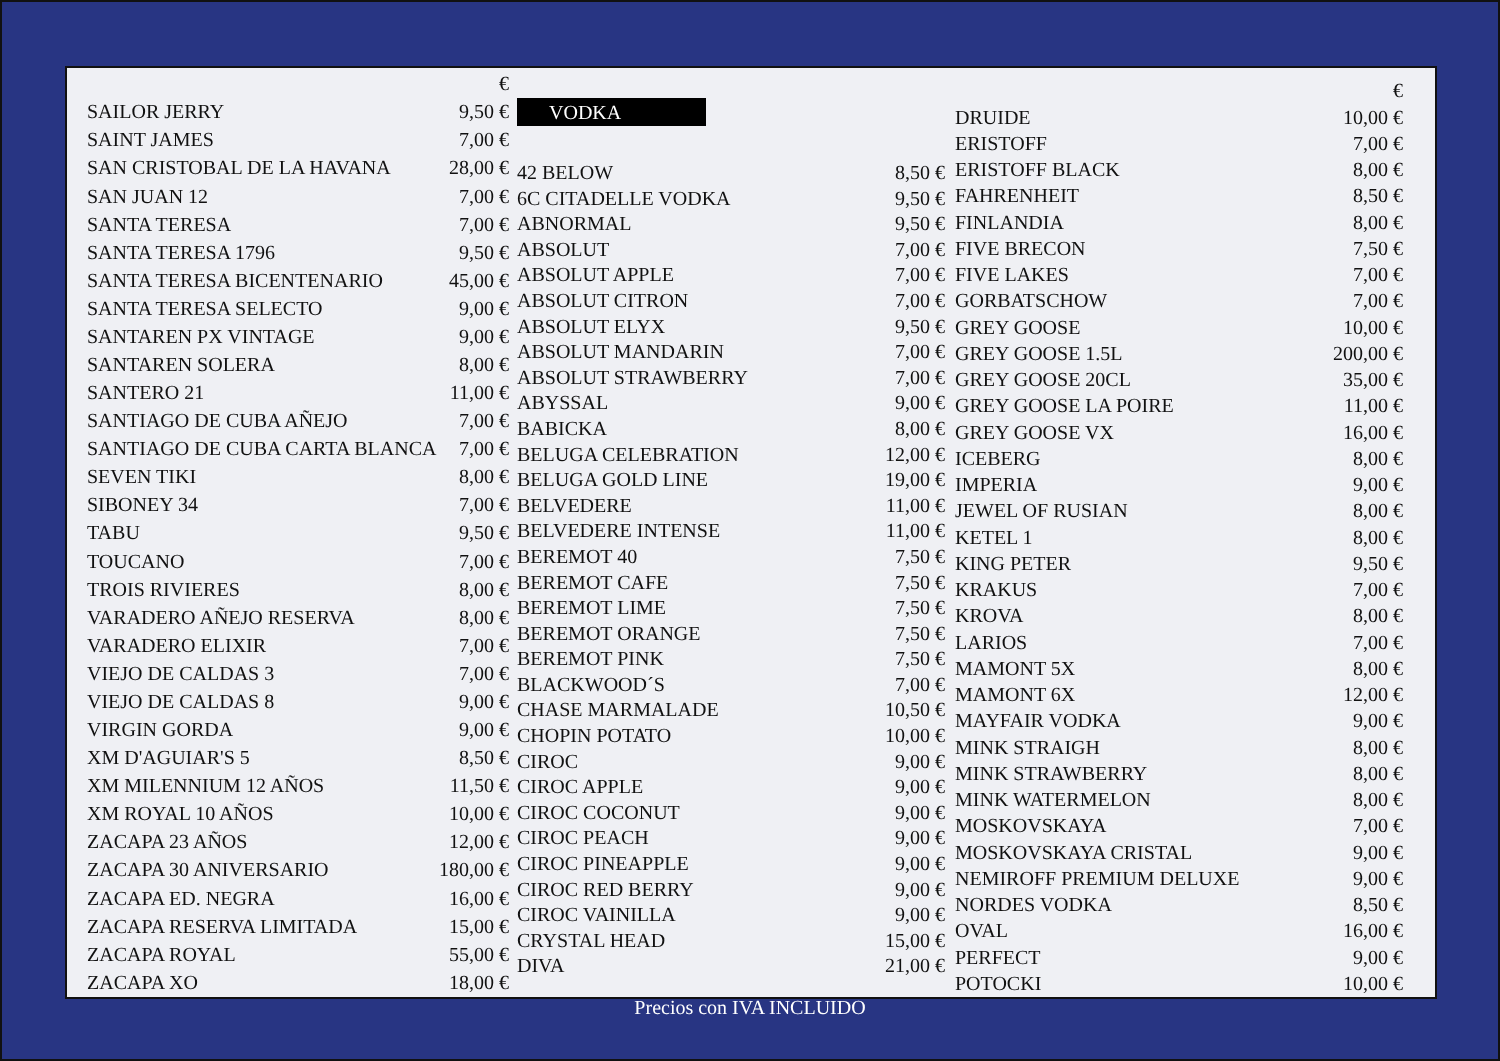| | € |
| SAILOR JERRY | 9,50 € |
| SAINT JAMES | 7,00 € |
| SAN CRISTOBAL DE LA HAVANA | 28,00 € |
| SAN JUAN 12 | 7,00 € |
| SANTA TERESA | 7,00 € |
| SANTA TERESA 1796 | 9,50 € |
| SANTA TERESA BICENTENARIO | 45,00 € |
| SANTA TERESA SELECTO | 9,00 € |
| SANTAREN PX VINTAGE | 9,00 € |
| SANTAREN SOLERA | 8,00 € |
| SANTERO 21 | 11,00 € |
| SANTIAGO DE CUBA AÑEJO | 7,00 € |
| SANTIAGO DE CUBA CARTA BLANCA | 7,00 € |
| SEVEN TIKI | 8,00 € |
| SIBONEY 34 | 7,00 € |
| TABU | 9,50 € |
| TOUCANO | 7,00 € |
| TROIS RIVIERES | 8,00 € |
| VARADERO AÑEJO RESERVA | 8,00 € |
| VARADERO ELIXIR | 7,00 € |
| VIEJO DE CALDAS 3 | 7,00 € |
| VIEJO DE CALDAS 8 | 9,00 € |
| VIRGIN GORDA | 9,00 € |
| XM D'AGUIAR'S 5 | 8,50 € |
| XM MILENNIUM 12 AÑOS | 11,50 € |
| XM ROYAL 10 AÑOS | 10,00 € |
| ZACAPA 23 AÑOS | 12,00 € |
| ZACAPA 30 ANIVERSARIO | 180,00 € |
| ZACAPA ED. NEGRA | 16,00 € |
| ZACAPA RESERVA LIMITADA | 15,00 € |
| ZACAPA ROYAL | 55,00 € |
| ZACAPA XO | 18,00 € |
VODKA
| 42 BELOW | 8,50 € |
| 6C CITADELLE VODKA | 9,50 € |
| ABNORMAL | 9,50 € |
| ABSOLUT | 7,00 € |
| ABSOLUT APPLE | 7,00 € |
| ABSOLUT CITRON | 7,00 € |
| ABSOLUT ELYX | 9,50 € |
| ABSOLUT MANDARIN | 7,00 € |
| ABSOLUT STRAWBERRY | 7,00 € |
| ABYSSAL | 9,00 € |
| BABICKA | 8,00 € |
| BELUGA CELEBRATION | 12,00 € |
| BELUGA GOLD LINE | 19,00 € |
| BELVEDERE | 11,00 € |
| BELVEDERE INTENSE | 11,00 € |
| BEREMOT 40 | 7,50 € |
| BEREMOT CAFE | 7,50 € |
| BEREMOT LIME | 7,50 € |
| BEREMOT ORANGE | 7,50 € |
| BEREMOT PINK | 7,50 € |
| BLACKWOOD´S | 7,00 € |
| CHASE MARMALADE | 10,50 € |
| CHOPIN POTATO | 10,00 € |
| CIROC | 9,00 € |
| CIROC APPLE | 9,00 € |
| CIROC COCONUT | 9,00 € |
| CIROC PEACH | 9,00 € |
| CIROC PINEAPPLE | 9,00 € |
| CIROC RED BERRY | 9,00 € |
| CIROC VAINILLA | 9,00 € |
| CRYSTAL HEAD | 15,00 € |
| DIVA | 21,00 € |
| | € |
| DRUIDE | 10,00 € |
| ERISTOFF | 7,00 € |
| ERISTOFF BLACK | 8,00 € |
| FAHRENHEIT | 8,50 € |
| FINLANDIA | 8,00 € |
| FIVE BRECON | 7,50 € |
| FIVE LAKES | 7,00 € |
| GORBATSCHOW | 7,00 € |
| GREY GOOSE | 10,00 € |
| GREY GOOSE 1.5L | 200,00 € |
| GREY GOOSE 20CL | 35,00 € |
| GREY GOOSE LA POIRE | 11,00 € |
| GREY GOOSE VX | 16,00 € |
| ICEBERG | 8,00 € |
| IMPERIA | 9,00 € |
| JEWEL OF RUSIAN | 8,00 € |
| KETEL 1 | 8,00 € |
| KING PETER | 9,50 € |
| KRAKUS | 7,00 € |
| KROVA | 8,00 € |
| LARIOS | 7,00 € |
| MAMONT 5X | 8,00 € |
| MAMONT 6X | 12,00 € |
| MAYFAIR VODKA | 9,00 € |
| MINK STRAIGH | 8,00 € |
| MINK STRAWBERRY | 8,00 € |
| MINK WATERMELON | 8,00 € |
| MOSKOVSKAYA | 7,00 € |
| MOSKOVSKAYA CRISTAL | 9,00 € |
| NEMIROFF PREMIUM DELUXE | 9,00 € |
| NORDES VODKA | 8,50 € |
| OVAL | 16,00 € |
| PERFECT | 9,00 € |
| POTOCKI | 10,00 € |
Precios con IVA INCLUIDO